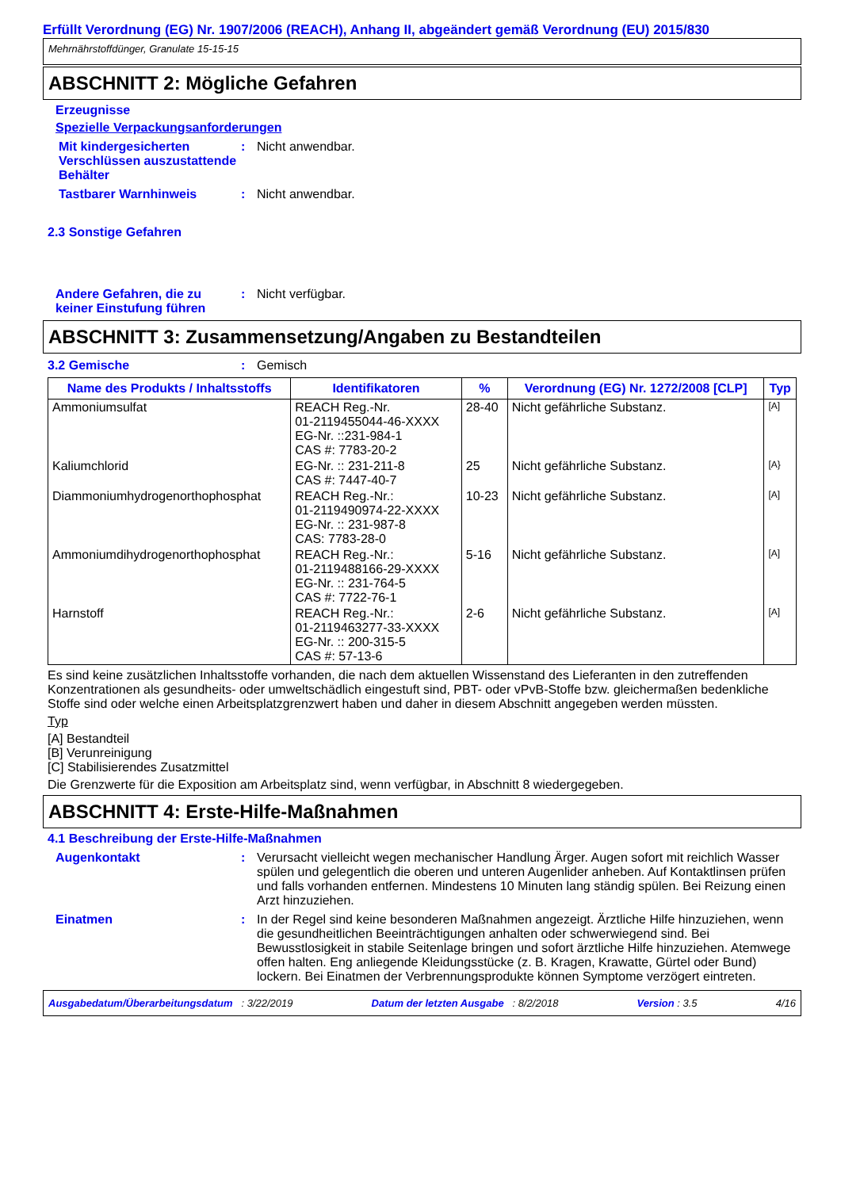Erfüllt Verordnung (EG) Nr. 1907/2006 (REACH), Anhang II, abgeändert gemäß Verordnung (EU) 2015/830
Mehrnährstoffdünger, Granulate 15-15-15
ABSCHNITT 2: Mögliche Gefahren
Erzeugnisse
Spezielle Verpackungsanforderungen
Mit kindergesicherten Verschlüssen auszustattende Behälter
: Nicht anwendbar.
Tastbarer Warnhinweis : Nicht anwendbar.
2.3 Sonstige Gefahren
Andere Gefahren, die zu keiner Einstufung führen
: Nicht verfügbar.
ABSCHNITT 3: Zusammensetzung/Angaben zu Bestandteilen
3.2 Gemische : Gemisch
| Name des Produkts / Inhaltsstoffs | Identifikatoren | % | Verordnung (EG) Nr. 1272/2008 [CLP] | Typ |
| --- | --- | --- | --- | --- |
| Ammoniumsulfat | REACH Reg.-Nr. 01-2119455044-46-XXXX EG-Nr. ::231-984-1 CAS #: 7783-20-2 | 28-40 | Nicht gefährliche Substanz. | [A] |
| Kaliumchlorid | EG-Nr. :: 231-211-8 CAS #: 7447-40-7 | 25 | Nicht gefährliche Substanz. | [A} |
| Diammoniumhydrogenorthophosphat | REACH Reg.-Nr.: 01-2119490974-22-XXXX EG-Nr. :: 231-987-8 CAS: 7783-28-0 | 10-23 | Nicht gefährliche Substanz. | [A] |
| Ammoniumdihydrogenorthophosphat | REACH Reg.-Nr.: 01-2119488166-29-XXXX EG-Nr. :: 231-764-5 CAS #: 7722-76-1 | 5-16 | Nicht gefährliche Substanz. | [A] |
| Harnstoff | REACH Reg.-Nr.: 01-2119463277-33-XXXX EG-Nr. :: 200-315-5 CAS #: 57-13-6 | 2-6 | Nicht gefährliche Substanz. | [A] |
Es sind keine zusätzlichen Inhaltsstoffe vorhanden, die nach dem aktuellen Wissenstand des Lieferanten in den zutreffenden Konzentrationen als gesundheits- oder umweltschädlich eingestuft sind, PBT- oder vPvB-Stoffe bzw. gleichermaßen bedenkliche Stoffe sind oder welche einen Arbeitsplatzgrenzwert haben und daher in diesem Abschnitt angegeben werden müssten.
Typ
[A] Bestandteil
[B] Verunreinigung
[C] Stabilisierendes Zusatzmittel
Die Grenzwerte für die Exposition am Arbeitsplatz sind, wenn verfügbar, in Abschnitt 8 wiedergegeben.
ABSCHNITT 4: Erste-Hilfe-Maßnahmen
4.1 Beschreibung der Erste-Hilfe-Maßnahmen
Augenkontakt : Verursacht vielleicht wegen mechanischer Handlung Ärger. Augen sofort mit reichlich Wasser spülen und gelegentlich die oberen und unteren Augenlider anheben. Auf Kontaktlinsen prüfen und falls vorhanden entfernen. Mindestens 10 Minuten lang ständig spülen. Bei Reizung einen Arzt hinzuziehen.
Einatmen : In der Regel sind keine besonderen Maßnahmen angezeigt. Ärztliche Hilfe hinzuziehen, wenn die gesundheitlichen Beeinträchtigungen anhalten oder schwerwiegend sind. Bei Bewusstlosigkeit in stabile Seitenlage bringen und sofort ärztliche Hilfe hinzuziehen. Atemwege offen halten. Eng anliegende Kleidungsstücke (z. B. Kragen, Krawatte, Gürtel oder Bund) lockern. Bei Einatmen der Verbrennungsprodukte können Symptome verzögert eintreten.
Ausgabedatum/Überarbeitungsdatum : 3/22/2019 Datum der letzten Ausgabe : 8/2/2018 Version : 3.5 4/16